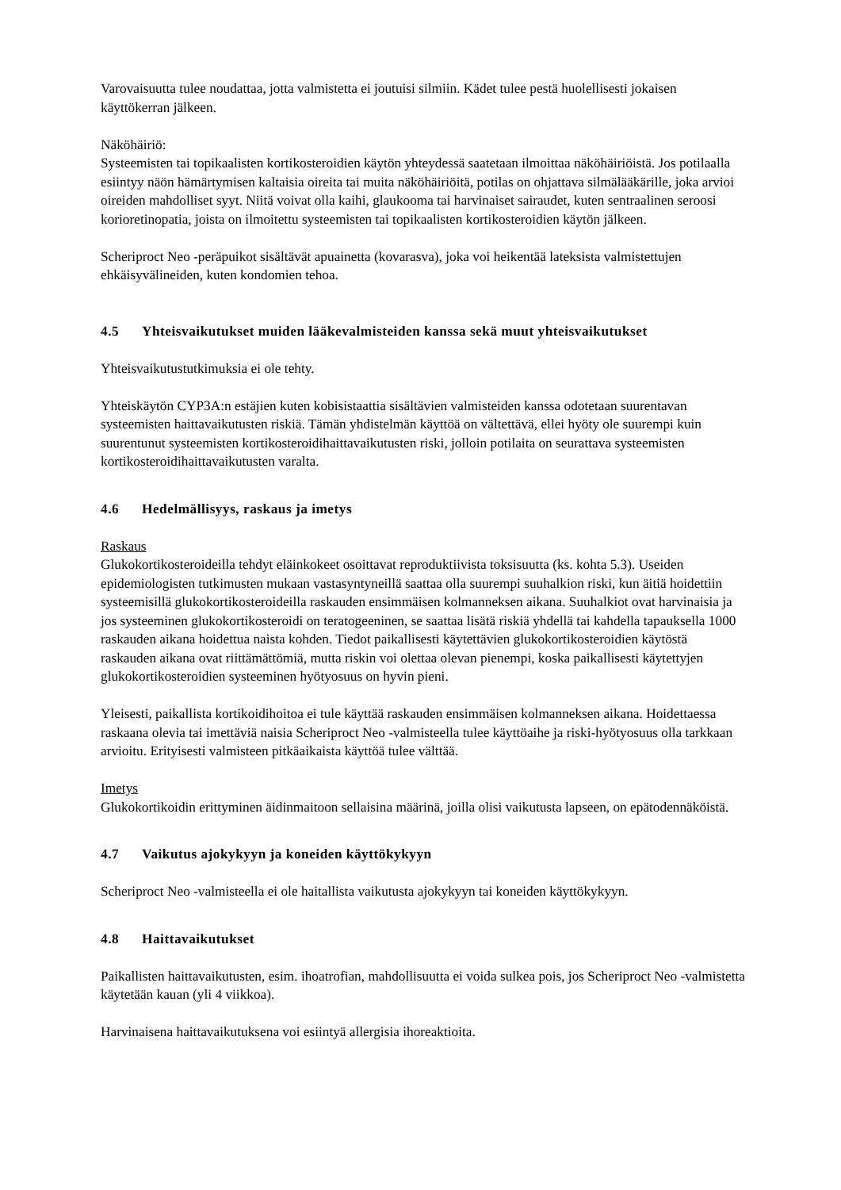Varovaisuutta tulee noudattaa, jotta valmistetta ei joutuisi silmiin. Kädet tulee pestä huolellisesti jokaisen käyttökerran jälkeen.
Näköhäiriö:
Systeemisten tai topikaalisten kortikosteroidien käytön yhteydessä saatetaan ilmoittaa näköhäiriöistä. Jos potilaalla esiintyy näön hämärtymisen kaltaisia oireita tai muita näköhäiriöitä, potilas on ohjattava silmälääkärille, joka arvioi oireiden mahdolliset syyt. Niitä voivat olla kaihi, glaukooma tai harvinaiset sairaudet, kuten sentraalinen seroosi korioretinopatia, joista on ilmoitettu systeemisten tai topikaalisten kortikosteroidien käytön jälkeen.
Scheriproct Neo -peräpuikot sisältävät apuainetta (kovarasva), joka voi heikentää lateksista valmistettujen ehkäisyvälineiden, kuten kondomien tehoa.
4.5 Yhteisvaikutukset muiden lääkevalmisteiden kanssa sekä muut yhteisvaikutukset
Yhteisvaikutustutkimuksia ei ole tehty.
Yhteiskäytön CYP3A:n estäjien kuten kobisistaattia sisältävien valmisteiden kanssa odotetaan suurentavan systeemisten haittavaikutusten riskiä. Tämän yhdistelmän käyttöä on vältettävä, ellei hyöty ole suurempi kuin suurentunut systeemisten kortikosteroidihaittavaikutusten riski, jolloin potilaita on seurattava systeemisten kortikosteroidihaittavaikutusten varalta.
4.6 Hedelmällisyys, raskaus ja imetys
Raskaus
Glukokortikosteroideilla tehdyt eläinkokeet osoittavat reproduktiivista toksisuutta (ks. kohta 5.3). Useiden epidemiologisten tutkimusten mukaan vastasyntyneillä saattaa olla suurempi suuhalkion riski, kun äitiä hoidettiin systeemisillä glukokortikosteroideilla raskauden ensimmäisen kolmanneksen aikana. Suuhalkiot ovat harvinaisia ja jos systeeminen glukokortikosteroidi on teratogeeninen, se saattaa lisätä riskiä yhdellä tai kahdella tapauksella 1000 raskauden aikana hoidettua naista kohden. Tiedot paikallisesti käytettävien glukokortikosteroidien käytöstä raskauden aikana ovat riittämättömiä, mutta riskin voi olettaa olevan pienempi, koska paikallisesti käytettyjen glukokortikosteroidien systeeminen hyötyosuus on hyvin pieni.
Yleisesti, paikallista kortikoidihoitoa ei tule käyttää raskauden ensimmäisen kolmanneksen aikana. Hoidettaessa raskaana olevia tai imettäviä naisia Scheriproct Neo -valmisteella tulee käyttöaihe ja riski-hyötyosuus olla tarkkaan arvioitu. Erityisesti valmisteen pitkäaikaista käyttöä tulee välttää.
Imetys
Glukokortikoidin erittyminen äidinmaitoon sellaisina määrinä, joilla olisi vaikutusta lapseen, on epätodennäköistä.
4.7 Vaikutus ajokykyyn ja koneiden käyttökykyyn
Scheriproct Neo -valmisteella ei ole haitallista vaikutusta ajokykyyn tai koneiden käyttökykyyn.
4.8 Haittavaikutukset
Paikallisten haittavaikutusten, esim. ihoatrofian, mahdollisuutta ei voida sulkea pois, jos Scheriproct Neo -valmistetta käytetään kauan (yli 4 viikkoa).
Harvinaisena haittavaikutuksena voi esiintyä allergisia ihoreaktioita.